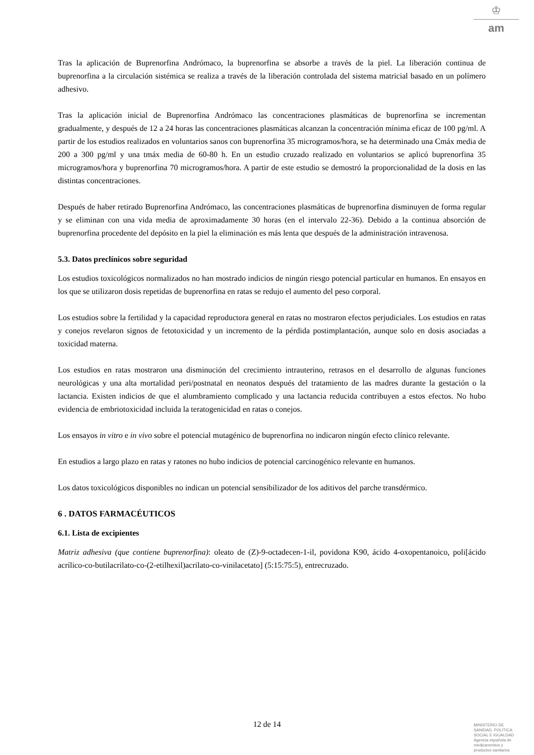♔
am
Tras la aplicación de Buprenorfina Andrómaco, la buprenorfina se absorbe a través de la piel. La liberación continua de buprenorfina a la circulación sistémica se realiza a través de la liberación controlada del sistema matricial basado en un polímero adhesivo.
Tras la aplicación inicial de Buprenorfina Andrómaco las concentraciones plasmáticas de buprenorfina se incrementan gradualmente, y después de 12 a 24 horas las concentraciones plasmáticas alcanzan la concentración mínima eficaz de 100 pg/ml. A partir de los estudios realizados en voluntarios sanos con buprenorfina 35 microgramos/hora, se ha determinado una Cmáx media de 200 a 300 pg/ml y una tmáx media de 60-80 h. En un estudio cruzado realizado en voluntarios se aplicó buprenorfina 35 microgramos/hora y buprenorfina 70 microgramos/hora. A partir de este estudio se demostró la proporcionalidad de la dosis en las distintas concentraciones.
Después de haber retirado Buprenorfina Andrómaco, las concentraciones plasmáticas de buprenorfina disminuyen de forma regular y se eliminan con una vida media de aproximadamente 30 horas (en el intervalo 22-36). Debido a la continua absorción de buprenorfina procedente del depósito en la piel la eliminación es más lenta que después de la administración intravenosa.
5.3. Datos preclínicos sobre seguridad
Los estudios toxicológicos normalizados no han mostrado indicios de ningún riesgo potencial particular en humanos. En ensayos en los que se utilizaron dosis repetidas de buprenorfina en ratas se redujo el aumento del peso corporal.
Los estudios sobre la fertilidad y la capacidad reproductora general en ratas no mostraron efectos perjudiciales. Los estudios en ratas y conejos revelaron signos de fetotoxicidad y un incremento de la pérdida postimplantación, aunque solo en dosis asociadas a toxicidad materna.
Los estudios en ratas mostraron una disminución del crecimiento intrauterino, retrasos en el desarrollo de algunas funciones neurológicas y una alta mortalidad peri/postnatal en neonatos después del tratamiento de las madres durante la gestación o la lactancia. Existen indicios de que el alumbramiento complicado y una lactancia reducida contribuyen a estos efectos. No hubo evidencia de embriotoxicidad incluida la teratogenicidad en ratas o conejos.
Los ensayos in vitro e in vivo sobre el potencial mutagénico de buprenorfina no indicaron ningún efecto clínico relevante.
En estudios a largo plazo en ratas y ratones no hubo indicios de potencial carcinogénico relevante en humanos.
Los datos toxicológicos disponibles no indican un potencial sensibilizador de los aditivos del parche transdérmico.
6 . DATOS FARMACÉUTICOS
6.1. Lista de excipientes
Matriz adhesiva (que contiene buprenorfina): oleato de (Z)-9-octadecen-1-il, povidona K90, ácido 4-oxopentanoico, poli[ácido acrílico-co-butilacrilato-co-(2-etilhexil)acrilato-co-vinilacetato] (5:15:75:5), entrecruzado.
12 de 14
MINISTERIO DE
SANIDAD, POLITICA
SOCIAL E IGUALDAD
Agencia española de
medicamentos y
productos sanitarios